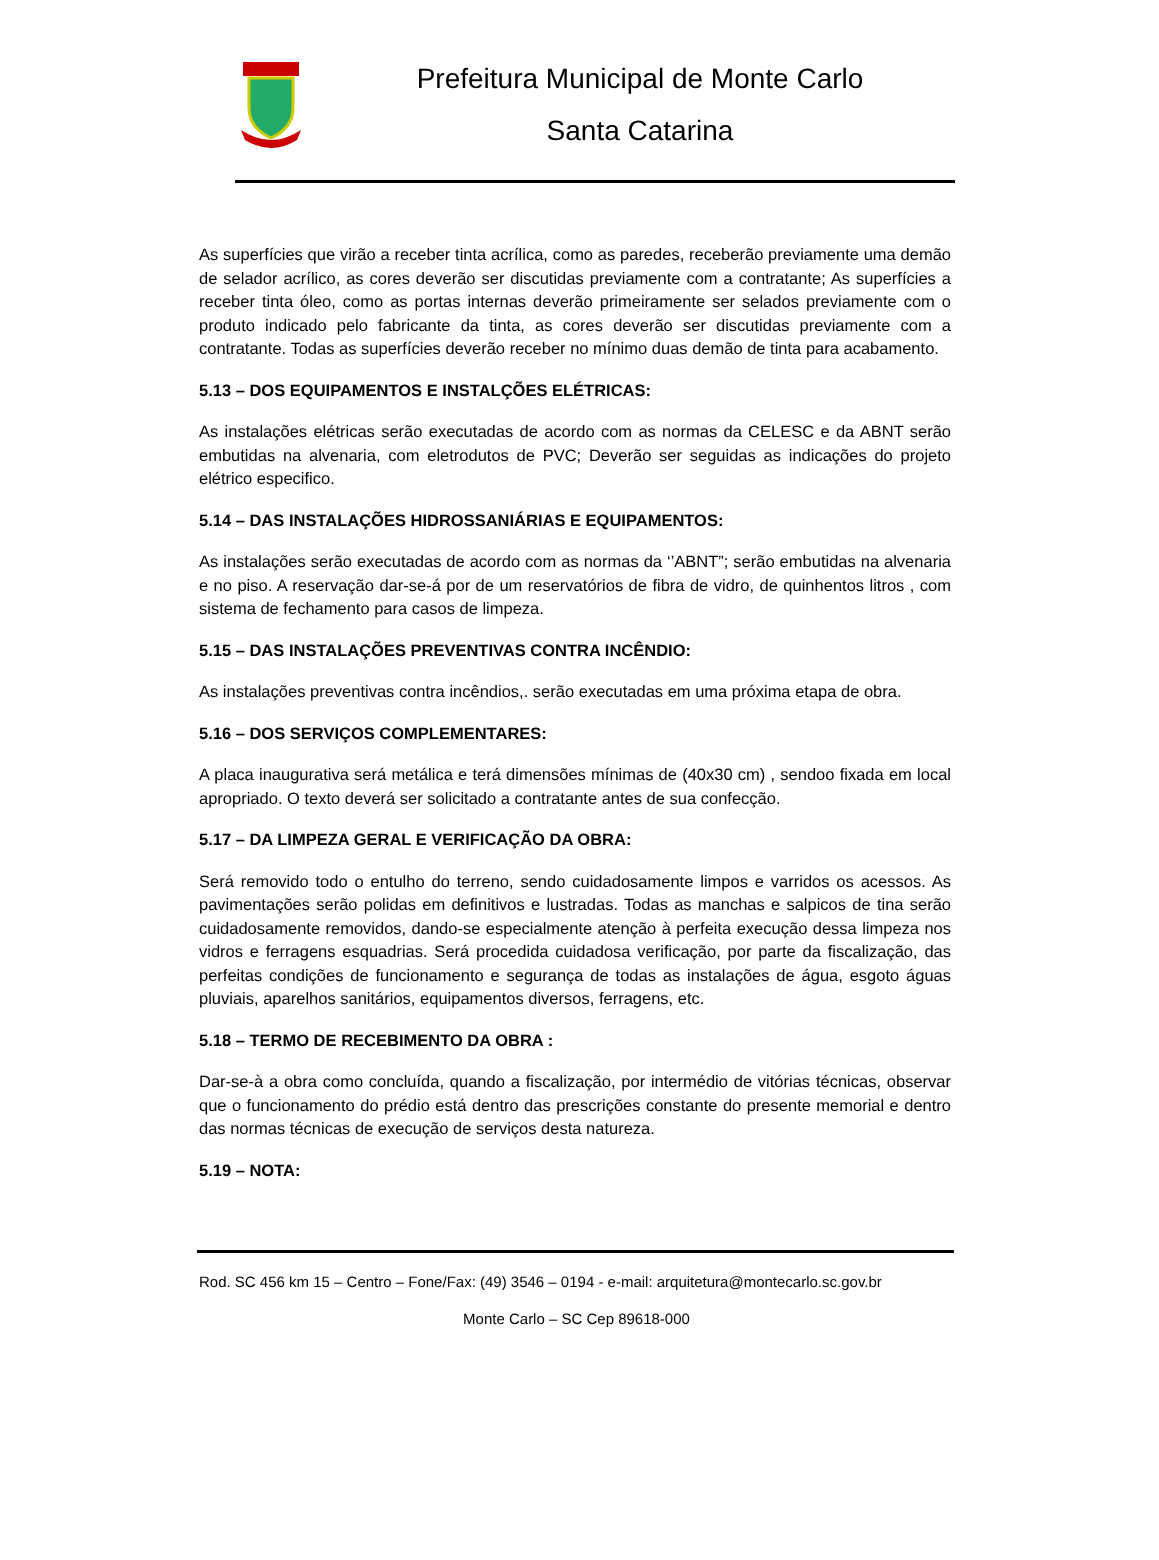Prefeitura Municipal de Monte Carlo
Santa Catarina
As superfícies que virão a receber tinta acrílica, como as paredes, receberão previamente uma demão de selador acrílico, as cores deverão ser discutidas previamente com a contratante; As superfícies a receber tinta óleo, como as portas internas deverão primeiramente ser selados previamente com o produto indicado pelo fabricante da tinta, as cores deverão ser discutidas previamente com a contratante. Todas as superfícies deverão receber no mínimo duas demão de tinta para acabamento.
5.13 – DOS EQUIPAMENTOS E INSTALÇÕES ELÉTRICAS:
As instalações elétricas serão executadas de acordo com as normas da CELESC e da ABNT serão embutidas na alvenaria, com eletrodutos de PVC; Deverão ser seguidas as indicações do projeto elétrico especifico.
5.14 – DAS INSTALAÇÕES HIDROSSANIÁRIAS E EQUIPAMENTOS:
As instalações serão executadas de acordo com as normas da ‘’ABNT”; serão embutidas na alvenaria e no piso. A reservação dar-se-á por de um reservatórios de fibra de vidro, de quinhentos litros , com sistema de fechamento para casos de limpeza.
5.15 – DAS INSTALAÇÕES PREVENTIVAS CONTRA INCÊNDIO:
As instalações preventivas contra incêndios,. serão executadas em uma próxima etapa de obra.
5.16 – DOS SERVIÇOS COMPLEMENTARES:
A placa inaugurativa será metálica e terá dimensões mínimas de (40x30 cm) , sendoo fixada em local apropriado. O texto deverá ser solicitado a contratante antes de sua confecção.
5.17 – DA LIMPEZA GERAL E VERIFICAÇÃO DA OBRA:
Será removido todo o entulho do terreno, sendo cuidadosamente limpos e varridos os acessos. As pavimentações serão polidas em definitivos e lustradas. Todas as manchas e salpicos de tina serão cuidadosamente removidos, dando-se especialmente atenção à perfeita execução dessa limpeza nos vidros e ferragens esquadrias. Será procedida cuidadosa verificação, por parte da fiscalização, das perfeitas condições de funcionamento e segurança de todas as instalações de água, esgoto águas pluviais, aparelhos sanitários, equipamentos diversos, ferragens, etc.
5.18 – TERMO DE RECEBIMENTO DA OBRA :
Dar-se-à a obra como concluída, quando a fiscalização, por intermédio de vitórias técnicas, observar que o funcionamento do prédio está dentro das prescrições constante do presente memorial e dentro das normas técnicas de execução de serviços desta natureza.
5.19 – NOTA:
Rod. SC 456 km 15 – Centro – Fone/Fax: (49) 3546 – 0194 - e-mail: arquitetura@montecarlo.sc.gov.br
Monte Carlo – SC Cep 89618-000